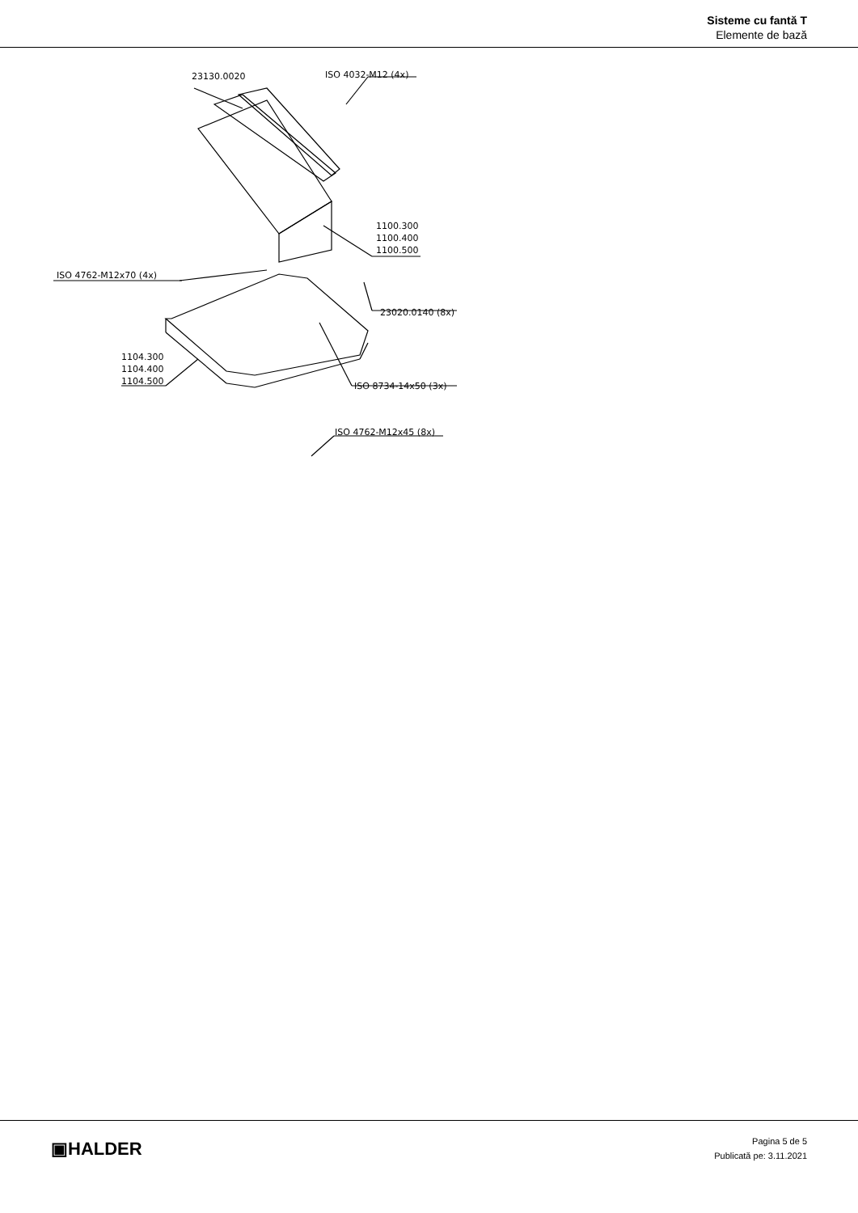Sisteme cu fantă T
Elemente de bază
23130.0020 ISO 4032-M12 (4x)
1100.300
1100.400
1100.500
ISO 4762-M12x70 (4x)
23020.0140 (8x)
1104.300
1104.400
1104.500
ISO 8734-14x50 (3x)
ISO 4762-M12x45 (8x)
▣HALDER
Pagina 5 de 5
Publicată pe: 3.11.2021